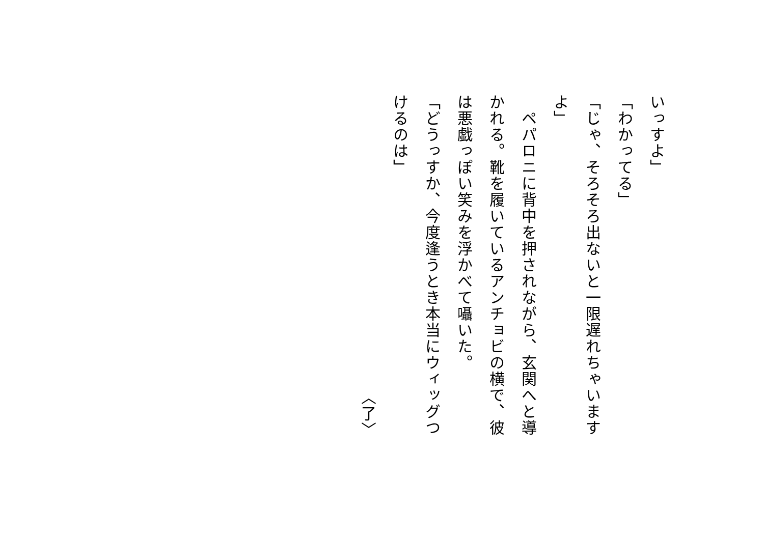いっすよ」
「わかってる」
「じゃ、そろそろ出ないと一限遅れちゃいますよ」
　ペパロニに背中を押されながら、玄関へと導かれる。靴を履いているアンチョビの横で、彼は悪戯っぽい笑みを浮かべて囁いた。
「どうっすか、今度逢うとき本当にウィッグつけるのは」
〈了〉